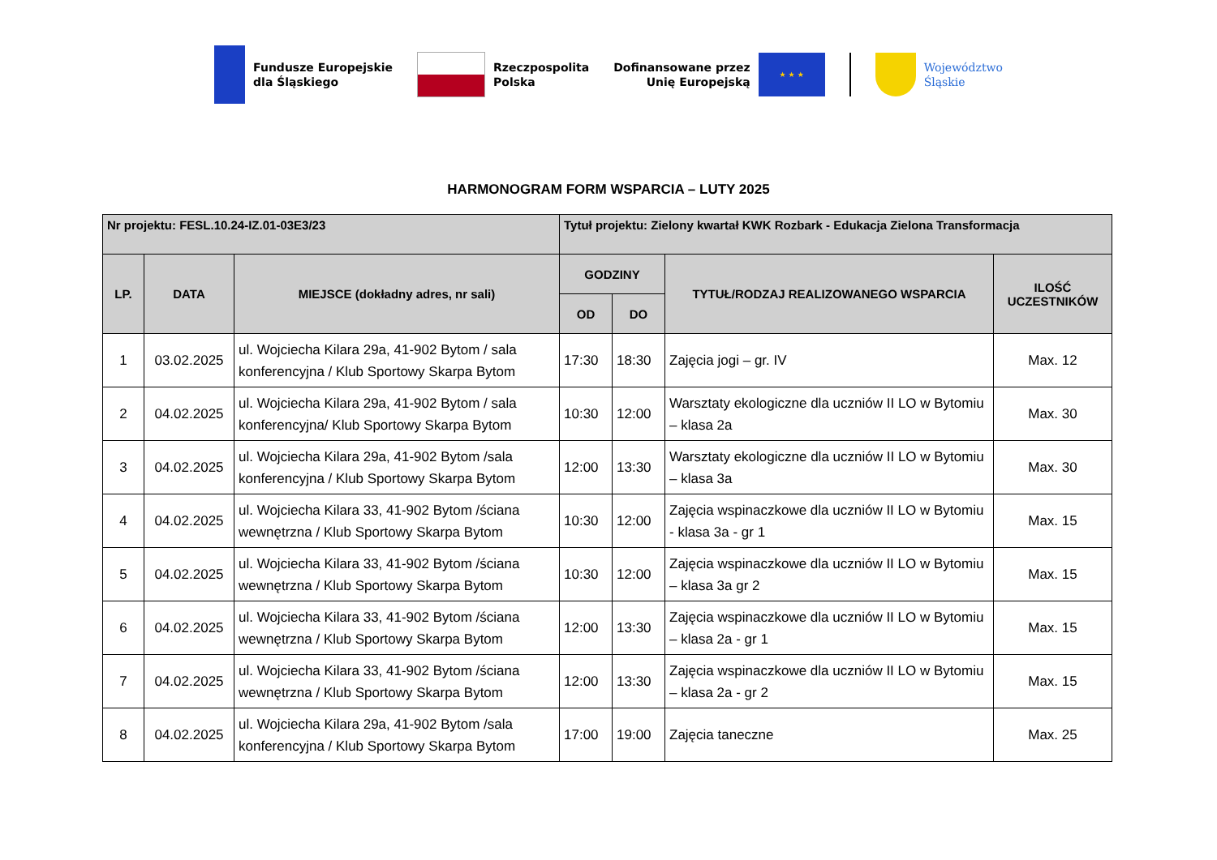Fundusze Europejskie
dla Śląskiego
Rzeczpospolita
Polska
Dofinansowane przez
Unię Europejską
★ ★ ★
Województwo
Śląskie
HARMONOGRAM FORM WSPARCIA – LUTY 2025
| Nr projektu: FESL.10.24-IZ.01-03E3/23 | | | Tytuł projektu: Zielony kwartał KWK Rozbark - Edukacja Zielona Transformacja | | | |
| --- | --- | --- | --- | --- | --- | --- |
| LP. | DATA | MIEJSCE (dokładny adres, nr sali) | GODZINY | | TYTUŁ/RODZAJ REALIZOWANEGO WSPARCIA | ILOŚĆ UCZESTNIKÓW |
| | | | OD | DO | | |
| 1 | 03.02.2025 | ul. Wojciecha Kilara 29a, 41-902 Bytom / sala konferencyjna / Klub Sportowy Skarpa Bytom | 17:30 | 18:30 | Zajęcia jogi – gr. IV | Max. 12 |
| 2 | 04.02.2025 | ul. Wojciecha Kilara 29a, 41-902 Bytom / sala konferencyjna/ Klub Sportowy Skarpa Bytom | 10:30 | 12:00 | Warsztaty ekologiczne dla uczniów II LO w Bytomiu – klasa 2a | Max. 30 |
| 3 | 04.02.2025 | ul. Wojciecha Kilara 29a, 41-902 Bytom /sala konferencyjna / Klub Sportowy Skarpa Bytom | 12:00 | 13:30 | Warsztaty ekologiczne dla uczniów II LO w Bytomiu – klasa 3a | Max. 30 |
| 4 | 04.02.2025 | ul. Wojciecha Kilara 33, 41-902 Bytom /ściana wewnętrzna / Klub Sportowy Skarpa Bytom | 10:30 | 12:00 | Zajęcia wspinaczkowe dla uczniów II LO w Bytomiu - klasa 3a - gr 1 | Max. 15 |
| 5 | 04.02.2025 | ul. Wojciecha Kilara 33, 41-902 Bytom /ściana wewnętrzna / Klub Sportowy Skarpa Bytom | 10:30 | 12:00 | Zajęcia wspinaczkowe dla uczniów II LO w Bytomiu – klasa 3a gr 2 | Max. 15 |
| 6 | 04.02.2025 | ul. Wojciecha Kilara 33, 41-902 Bytom /ściana wewnętrzna / Klub Sportowy Skarpa Bytom | 12:00 | 13:30 | Zajęcia wspinaczkowe dla uczniów II LO w Bytomiu – klasa 2a - gr 1 | Max. 15 |
| 7 | 04.02.2025 | ul. Wojciecha Kilara 33, 41-902 Bytom /ściana wewnętrzna / Klub Sportowy Skarpa Bytom | 12:00 | 13:30 | Zajęcia wspinaczkowe dla uczniów II LO w Bytomiu – klasa 2a - gr 2 | Max. 15 |
| 8 | 04.02.2025 | ul. Wojciecha Kilara 29a, 41-902 Bytom /sala konferencyjna / Klub Sportowy Skarpa Bytom | 17:00 | 19:00 | Zajęcia taneczne | Max. 25 |